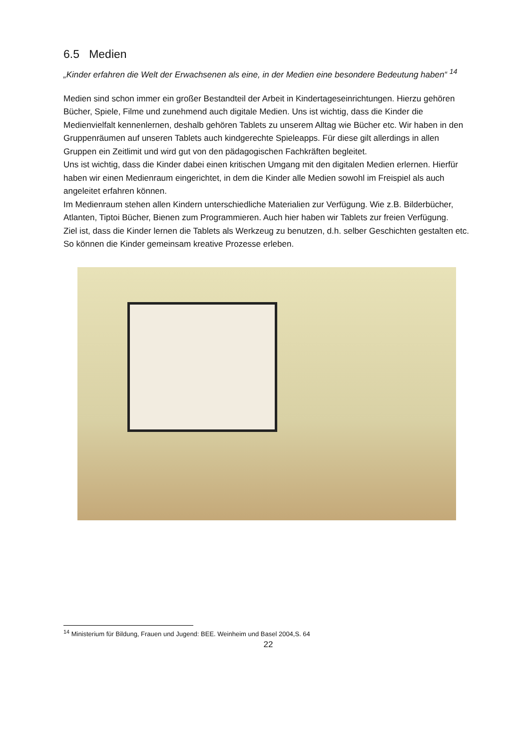6.5 Medien
„Kinder erfahren die Welt der Erwachsenen als eine, in der Medien eine besondere Bedeutung haben“ <sup>14</sup>
Medien sind schon immer ein großer Bestandteil der Arbeit in Kindertageseinrichtungen. Hierzu gehören Bücher, Spiele, Filme und zunehmend auch digitale Medien. Uns ist wichtig, dass die Kinder die Medienvielfalt kennenlernen, deshalb gehören Tablets zu unserem Alltag wie Bücher etc. Wir haben in den Gruppenräumen auf unseren Tablets auch kindgerechte Spieleapps. Für diese gilt allerdings in allen Gruppen ein Zeitlimit und wird gut von den pädagogischen Fachkräften begleitet.
Uns ist wichtig, dass die Kinder dabei einen kritischen Umgang mit den digitalen Medien erlernen. Hierfür haben wir einen Medienraum eingerichtet, in dem die Kinder alle Medien sowohl im Freispiel als auch angeleitet erfahren können.
Im Medienraum stehen allen Kindern unterschiedliche Materialien zur Verfügung. Wie z.B. Bilderbücher, Atlanten, Tiptoi Bücher, Bienen zum Programmieren. Auch hier haben wir Tablets zur freien Verfügung.
Ziel ist, dass die Kinder lernen die Tablets als Werkzeug zu benutzen, d.h. selber Geschichten gestalten etc. So können die Kinder gemeinsam kreative Prozesse erleben.
<sup>14</sup> Ministerium für Bildung, Frauen und Jugend: BEE. Weinheim und Basel 2004,S. 64
22